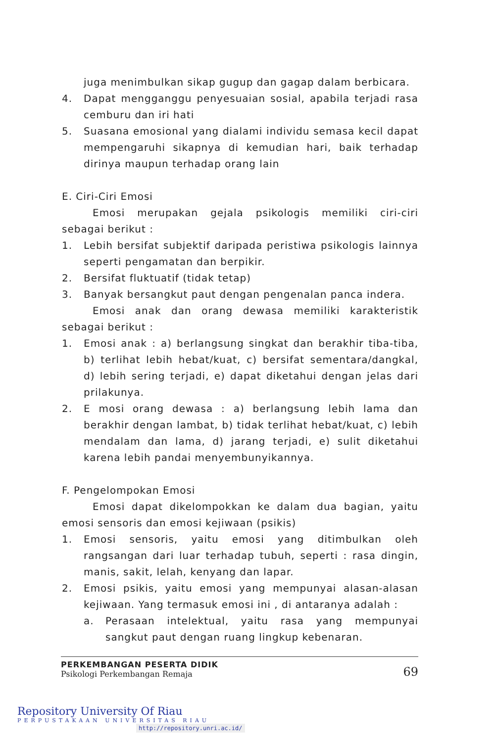juga menimbulkan sikap gugup dan gagap dalam berbicara.
4. Dapat mengganggu penyesuaian sosial, apabila terjadi rasa cemburu dan iri hati
5. Suasana emosional yang dialami individu semasa kecil dapat mempengaruhi sikapnya di kemudian hari, baik terhadap dirinya maupun terhadap orang lain
E. Ciri-Ciri Emosi
Emosi merupakan gejala psikologis memiliki ciri-ciri sebagai berikut :
1. Lebih bersifat subjektif daripada peristiwa psikologis lainnya seperti pengamatan dan berpikir.
2. Bersifat fluktuatif (tidak tetap)
3. Banyak bersangkut paut dengan pengenalan panca indera.
Emosi anak dan orang dewasa memiliki karakteristik sebagai berikut :
1. Emosi anak : a) berlangsung singkat dan berakhir tiba-tiba, b) terlihat lebih hebat/kuat, c) bersifat sementara/dangkal, d) lebih sering terjadi, e) dapat diketahui dengan jelas dari prilakunya.
2. E mosi orang dewasa : a) berlangsung lebih lama dan berakhir dengan lambat, b) tidak terlihat hebat/kuat, c) lebih mendalam dan lama, d) jarang terjadi, e) sulit diketahui karena lebih pandai menyembunyikannya.
F. Pengelompokan Emosi
Emosi dapat dikelompokkan ke dalam dua bagian, yaitu emosi sensoris dan emosi kejiwaan (psikis)
1. Emosi sensoris, yaitu emosi yang ditimbulkan oleh rangsangan dari luar terhadap tubuh, seperti : rasa dingin, manis, sakit, lelah, kenyang dan lapar.
2. Emosi psikis, yaitu emosi yang mempunyai alasan-alasan kejiwaan. Yang termasuk emosi ini , di antaranya adalah :
a. Perasaan intelektual, yaitu rasa yang mempunyai sangkut paut dengan ruang lingkup kebenaran.
PERKEMBANGAN PESERTA DIDIK
Psikologi Perkembangan Remaja
69
Repository University Of Riau
PERPUSTAKAAN UNIVERSITAS RIAU
http://repository.unri.ac.id/